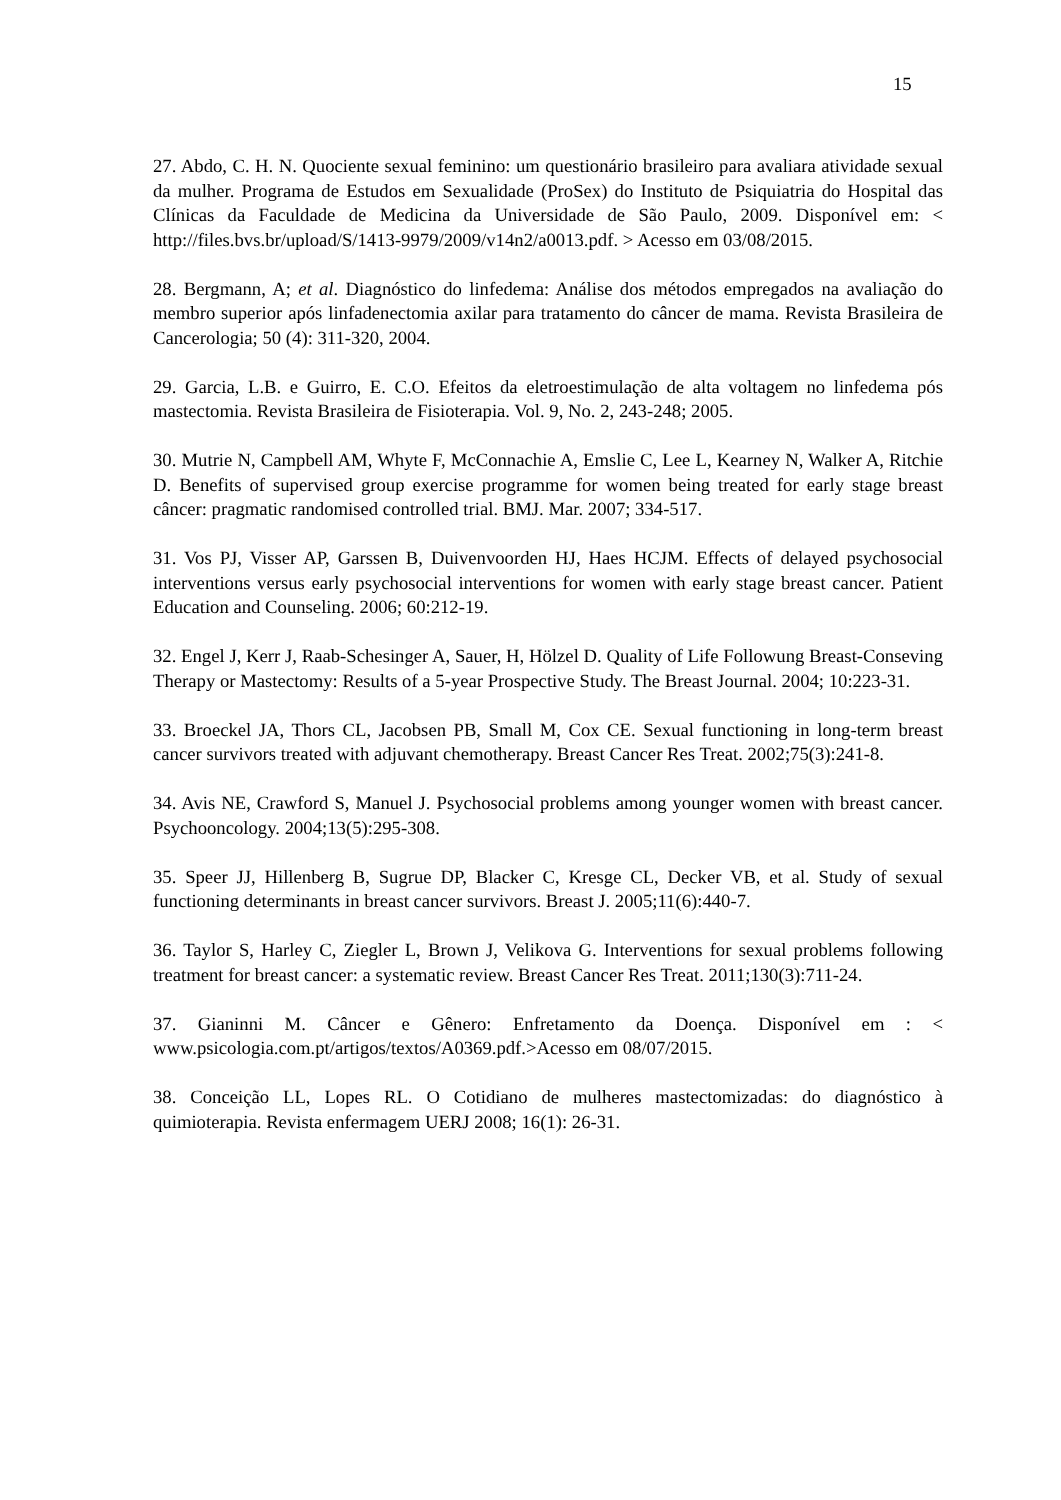15
27. Abdo, C. H. N. Quociente sexual feminino: um questionário brasileiro para avaliara atividade sexual da mulher. Programa de Estudos em Sexualidade (ProSex) do Instituto de Psiquiatria do Hospital das Clínicas da Faculdade de Medicina da Universidade de São Paulo, 2009. Disponível em: < http://files.bvs.br/upload/S/1413-9979/2009/v14n2/a0013.pdf. > Acesso em 03/08/2015.
28. Bergmann, A; et al. Diagnóstico do linfedema: Análise dos métodos empregados na avaliação do membro superior após linfadenectomia axilar para tratamento do câncer de mama. Revista Brasileira de Cancerologia; 50 (4): 311-320, 2004.
29. Garcia, L.B. e Guirro, E. C.O. Efeitos da eletroestimulação de alta voltagem no linfedema pós mastectomia. Revista Brasileira de Fisioterapia. Vol. 9, No. 2, 243-248; 2005.
30. Mutrie N, Campbell AM, Whyte F, McConnachie A, Emslie C, Lee L, Kearney N, Walker A, Ritchie D. Benefits of supervised group exercise programme for women being treated for early stage breast câncer: pragmatic randomised controlled trial. BMJ. Mar. 2007; 334-517.
31. Vos PJ, Visser AP, Garssen B, Duivenvoorden HJ, Haes HCJM. Effects of delayed psychosocial interventions versus early psychosocial interventions for women with early stage breast cancer. Patient Education and Counseling. 2006; 60:212-19.
32. Engel J, Kerr J, Raab-Schesinger A, Sauer, H, Hölzel D. Quality of Life Followung Breast-Conseving Therapy or Mastectomy: Results of a 5-year Prospective Study. The Breast Journal. 2004; 10:223-31.
33. Broeckel JA, Thors CL, Jacobsen PB, Small M, Cox CE. Sexual functioning in long-term breast cancer survivors treated with adjuvant chemotherapy. Breast Cancer Res Treat. 2002;75(3):241-8.
34. Avis NE, Crawford S, Manuel J. Psychosocial problems among younger women with breast cancer. Psychooncology. 2004;13(5):295-308.
35. Speer JJ, Hillenberg B, Sugrue DP, Blacker C, Kresge CL, Decker VB, et al. Study of sexual functioning determinants in breast cancer survivors. Breast J. 2005;11(6):440-7.
36. Taylor S, Harley C, Ziegler L, Brown J, Velikova G. Interventions for sexual problems following treatment for breast cancer: a systematic review. Breast Cancer Res Treat. 2011;130(3):711-24.
37. Gianinni M. Câncer e Gênero: Enfretamento da Doença. Disponível em : < www.psicologia.com.pt/artigos/textos/A0369.pdf.>Acesso em 08/07/2015.
38. Conceição LL, Lopes RL. O Cotidiano de mulheres mastectomizadas: do diagnóstico à quimioterapia. Revista enfermagem UERJ 2008; 16(1): 26-31.